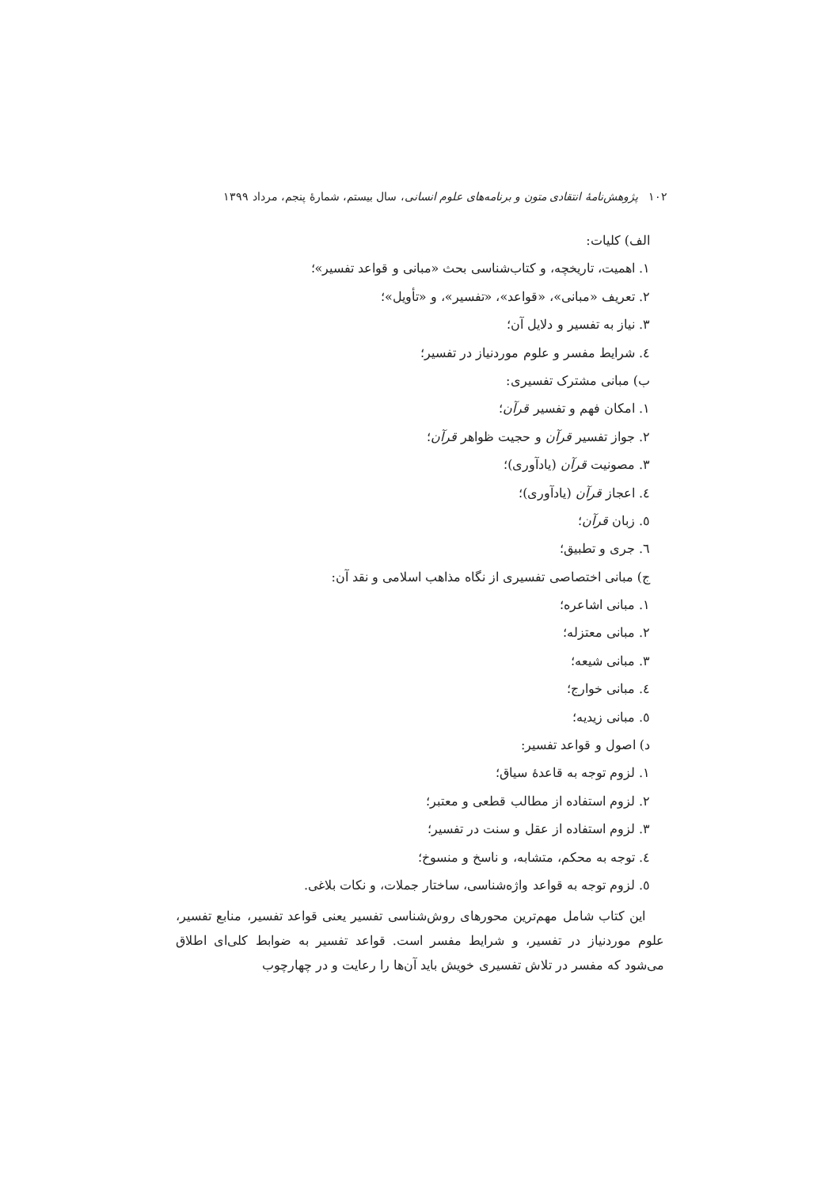۱۰۲ پژوهش‌نامهٔ انتقادی متون و برنامه‌های علوم انسانی، سال بیستم، شمارهٔ پنجم، مرداد ۱۳۹۹
الف) کلیات:
۱. اهمیت، تاریخچه، و کتاب‌شناسی بحث «مبانی و قواعد تفسیر»؛
۲. تعریف «مبانی»، «قواعد»، «تفسیر»، و «تأویل»؛
۳. نیاز به تفسیر و دلایل آن؛
٤. شرایط مفسر و علوم موردنیاز در تفسیر؛
ب) مبانی مشترک تفسیری:
۱. امکان فهم و تفسیر قرآن؛
۲. جواز تفسیر قرآن و حجیت ظواهر قرآن؛
۳. مصونیت قرآن (یادآوری)؛
٤. اعجاز قرآن (یادآوری)؛
٥. زبان قرآن؛
٦. جری و تطبیق؛
ج) مبانی اختصاصی تفسیری از نگاه مذاهب اسلامی و نقد آن:
۱. مبانی اشاعره؛
۲. مبانی معتزله؛
۳. مبانی شیعه؛
٤. مبانی خوارج؛
٥. مبانی زیدیه؛
د) اصول و قواعد تفسیر:
۱. لزوم توجه به قاعدهٔ سیاق؛
۲. لزوم استفاده از مطالب قطعی و معتبر؛
۳. لزوم استفاده از عقل و سنت در تفسیر؛
٤. توجه به محکم، متشابه، و ناسخ و منسوخ؛
٥. لزوم توجه به قواعد واژه‌شناسی، ساختار جملات، و نکات بلاغی.
این کتاب شامل مهم‌ترین محورهای روش‌شناسی تفسیر یعنی قواعد تفسیر، منابع تفسیر، علوم موردنیاز در تفسیر، و شرایط مفسر است. قواعد تفسیر به ضوابط کلی‌ای اطلاق می‌شود که مفسر در تلاش تفسیری خویش باید آن‌ها را رعایت و در چهارچوب